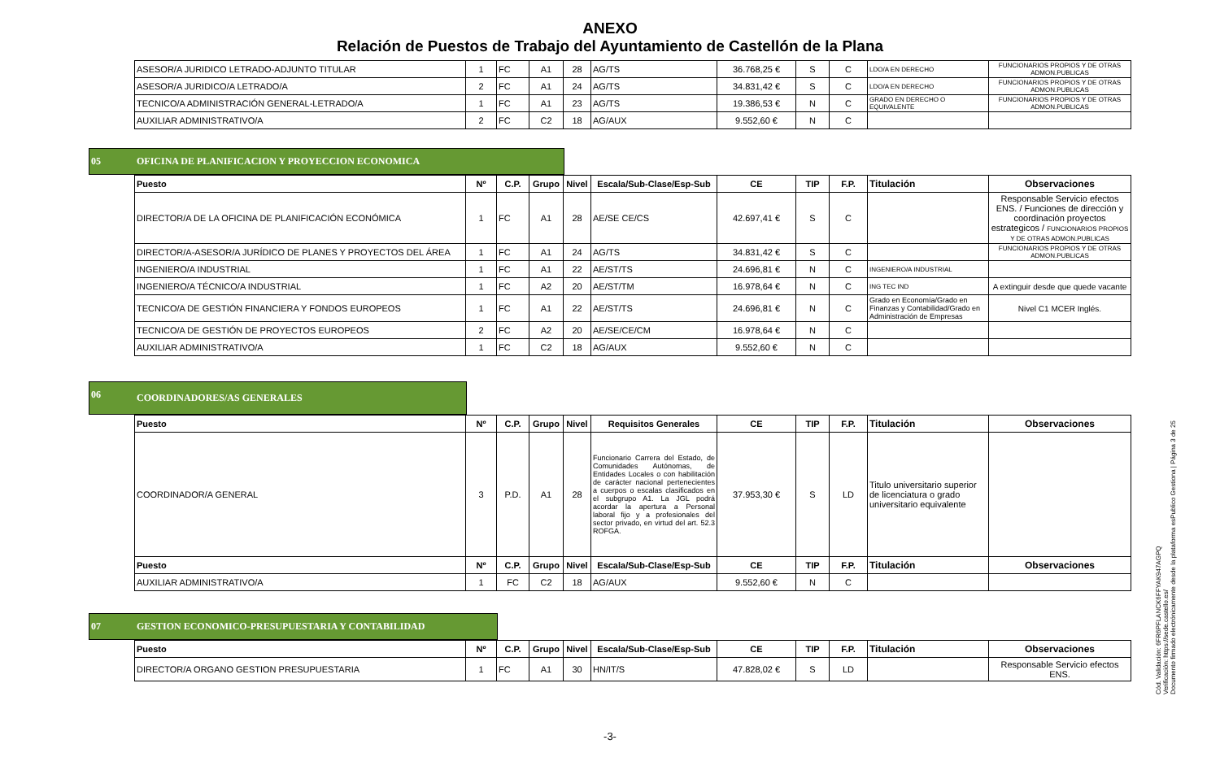ANEXO
Relación de Puestos de Trabajo del Ayuntamiento de Castellón de la Plana
| ASESOR/A JURIDICO LETRADO-ADJUNTO TITULAR | 1 | FC | A1 | 28 | AG/TS | 36.768,25 € | S | C | LDO/A EN DERECHO | FUNCIONARIOS PROPIOS Y DE OTRAS ADMON.PUBLICAS |
| ASESOR/A JURIDICO/A LETRADO/A | 2 | FC | A1 | 24 | AG/TS | 34.831,42 € | S | C | LDO/A EN DERECHO | FUNCIONARIOS PROPIOS Y DE OTRAS ADMON.PUBLICAS |
| TECNICO/A ADMINISTRACIÓN GENERAL-LETRADO/A | 1 | FC | A1 | 23 | AG/TS | 19.386,53 € | N | C | GRADO EN DERECHO O EQUIVALENTE | FUNCIONARIOS PROPIOS Y DE OTRAS ADMON.PUBLICAS |
| AUXILIAR ADMINISTRATIVO/A | 2 | FC | C2 | 18 | AG/AUX | 9.552,60 € | N | C | | |
05 OFICINA DE PLANIFICACION Y PROYECCION ECONOMICA
| Puesto | Nº | C.P. | Grupo | Nivel | Escala/Sub-Clase/Esp-Sub | CE | TIP | F.P. | Titulación | Observaciones |
| --- | --- | --- | --- | --- | --- | --- | --- | --- | --- | --- |
| DIRECTOR/A DE LA OFICINA DE PLANIFICACIÓN ECONÓMICA | 1 | FC | A1 | 28 | AE/SE CE/CS | 42.697,41 € | S | C | | Responsable Servicio efectos ENS. / Funciones de dirección y coordinación proyectos estrategicos / FUNCIONARIOS PROPIOS Y DE OTRAS ADMON.PUBLICAS |
| DIRECTOR/A-ASESOR/A JURÍDICO DE PLANES Y PROYECTOS DEL ÁREA | 1 | FC | A1 | 24 | AG/TS | 34.831,42 € | S | C | | FUNCIONARIOS PROPIOS Y DE OTRAS ADMON.PUBLICAS |
| INGENIERO/A INDUSTRIAL | 1 | FC | A1 | 22 | AE/ST/TS | 24.696,81 € | N | C | INGENIERO/A INDUSTRIAL | |
| INGENIERO/A TÉCNICO/A INDUSTRIAL | 1 | FC | A2 | 20 | AE/ST/TM | 16.978,64 € | N | C | ING TEC IND | A extinguir desde que quede vacante |
| TECNICO/A DE GESTIÓN FINANCIERA Y FONDOS EUROPEOS | 1 | FC | A1 | 22 | AE/ST/TS | 24.696,81 € | N | C | Grado en Economía/Grado en Finanzas y Contabilidad/Grado en Administración de Empresas | Nivel C1 MCER Inglés. |
| TECNICO/A DE GESTIÓN DE PROYECTOS EUROPEOS | 2 | FC | A2 | 20 | AE/SE/CE/CM | 16.978,64 € | N | C | | |
| AUXILIAR ADMINISTRATIVO/A | 1 | FC | C2 | 18 | AG/AUX | 9.552,60 € | N | C | | |
06 COORDINADORES/AS GENERALES
| Puesto | Nº | C.P. | Grupo | Nivel | Requisitos Generales | CE | TIP | F.P. | Titulación | Observaciones |
| --- | --- | --- | --- | --- | --- | --- | --- | --- | --- | --- |
| COORDINADOR/A GENERAL | 3 | P.D. | A1 | 28 | Funcionario Carrera del Estado, de Comunidades Autónomas, de Entidades Locales o con habilitación de carácter nacional pertenecientes a cuerpos o escalas clasificados en el subgrupo A1. La JGL podrá acordar la apertura a Personal laboral fijo y a profesionales del sector privado, en virtud del art. 52.3 ROFGA. | 37.953,30 € | S | LD | Titulo universitario superior de licenciatura o grado universitario equivalente | |
| Puesto | Nº | C.P. | Grupo | Nivel | Escala/Sub-Clase/Esp-Sub | CE | TIP | F.P. | Titulación | Observaciones |
| AUXILIAR ADMINISTRATIVO/A | 1 | FC | C2 | 18 | AG/AUX | 9.552,60 € | N | C | | |
07 GESTION ECONOMICO-PRESUPUESTARIA Y CONTABILIDAD
| Puesto | Nº | C.P. | Grupo | Nivel | Escala/Sub-Clase/Esp-Sub | CE | TIP | F.P. | Titulación | Observaciones |
| --- | --- | --- | --- | --- | --- | --- | --- | --- | --- | --- |
| DIRECTOR/A ORGANO GESTION PRESUPUESTARIA | 1 | FC | A1 | 30 | HN/IT/S | 47.828,02 € | S | LD | | Responsable Servicio efectos ENS. |
-3-
Cód. Validación: 6FR6PFLANCK6FFYAK947AGPQ
Verificación: https://sede.castello.es/
Documento firmado electrónicamente desde la plataforma esPublico Gestiona | Página 3 de 25